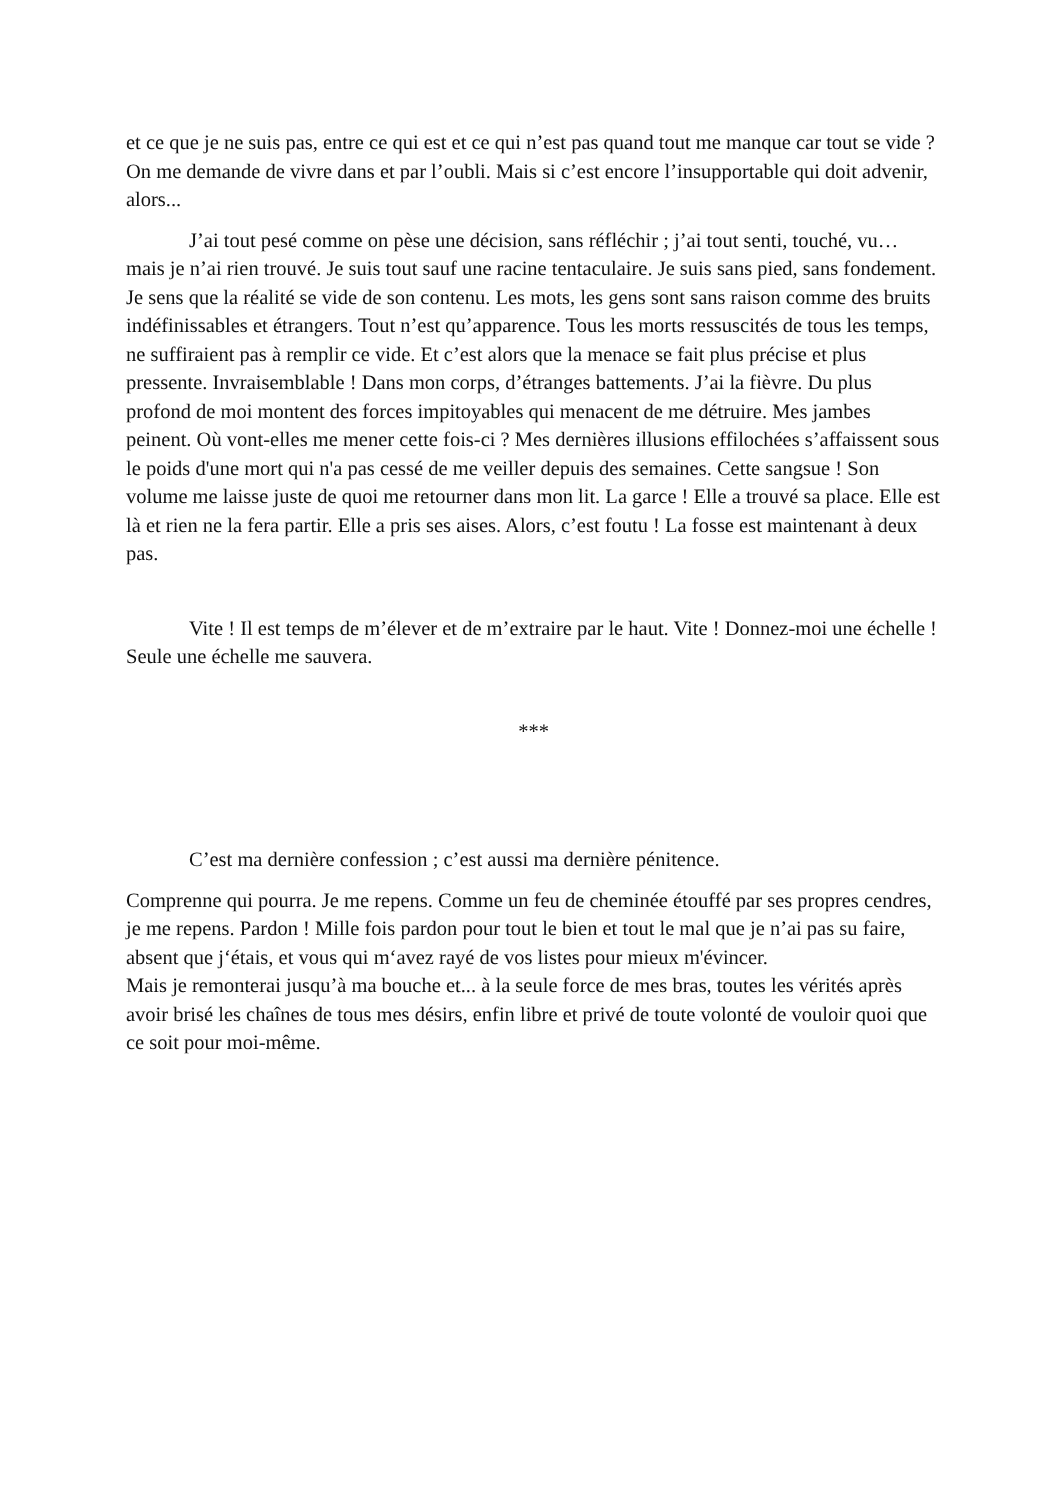et ce que je ne suis pas, entre ce qui est et ce qui n’est pas quand tout me manque car tout se vide ? On me demande de vivre dans et par l’oubli. Mais si c’est encore l’insupportable qui doit advenir, alors...
J’ai tout pesé comme on pèse une décision, sans réfléchir ; j’ai tout senti, touché, vu… mais je n’ai rien trouvé. Je suis tout sauf une racine tentaculaire. Je suis sans pied, sans fondement. Je sens que la réalité se vide de son contenu. Les mots, les gens sont sans raison comme des bruits indéfinissables et étrangers. Tout n’est qu’apparence. Tous les morts ressuscités de tous les temps, ne suffiraient pas à remplir ce vide. Et c’est alors que la menace se fait plus précise et plus pressente. Invraisemblable ! Dans mon corps, d’étranges battements. J’ai la fièvre. Du plus profond de moi montent des forces impitoyables qui menacent de me détruire. Mes jambes peinent. Où vont-elles me mener cette fois-ci ? Mes dernières illusions effilochées s’affaissent sous le poids d'une mort qui n'a pas cessé de me veiller depuis des semaines. Cette sangsue ! Son volume me laisse juste de quoi me retourner dans mon lit. La garce ! Elle a trouvé sa place. Elle est là et rien ne la fera partir. Elle a pris ses aises. Alors, c’est foutu ! La fosse est maintenant à deux pas.
Vite ! Il est temps de m’élever et de m’extraire par le haut. Vite ! Donnez-moi une échelle ! Seule une échelle me sauvera.
***
C’est ma dernière confession ; c’est aussi ma dernière pénitence.
Comprenne qui pourra. Je me repens. Comme un feu de cheminée étouffé par ses propres cendres, je me repens. Pardon ! Mille fois pardon pour tout le bien et tout le mal que je n’ai pas su faire, absent que j‘étais, et vous qui m‘avez rayé de vos listes pour mieux m'évincer.
Mais je remonterai jusqu’à ma bouche et... à la seule force de mes bras, toutes les vérités après avoir brisé les chaînes de tous mes désirs, enfin libre et privé de toute volonté de vouloir quoi que ce soit pour moi-même.